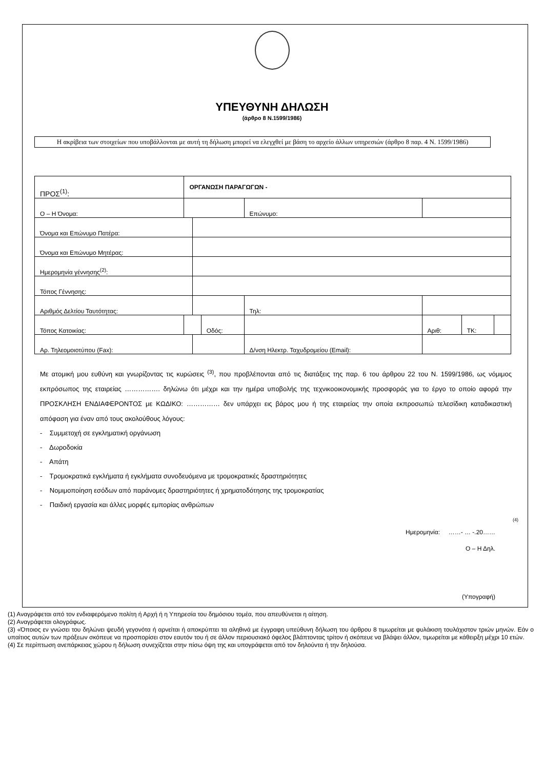ΥΠΕΥΘΥΝΗ ΔΗΛΩΣΗ
(άρθρο 8 Ν.1599/1986)
Η ακρίβεια των στοιχείων που υποβάλλονται με αυτή τη δήλωση μπορεί να ελεγχθεί με βάση το αρχείο άλλων υπηρεσιών (άρθρο 8 παρ. 4 Ν. 1599/1986)
| ΠΡΟΣ<sup>(1)</sup>: | ΟΡΓΑΝΩΣΗ ΠΑΡΑΓΩΓΩΝ - | | | | | | | |
| Ο – Η Όνομα: | | | | Επώνυμο: | | | | |
| Όνομα και Επώνυμο Πατέρα: | | | | | | | | |
| Όνομα και Επώνυμο Μητέρας: | | | | | | | | |
| Ημερομηνία γέννησης<sup>(2)</sup>: | | | | | | | | |
| Τόπος Γέννησης: | | | | | | | | |
| Αριθμός Δελτίου Ταυτότητας: | | | | Τηλ: | | | | |
| Τόπος Κατοικίας: | | | Οδός: | | | Αριθ: | ΤΚ: | |
| Αρ. Τηλεομοιοτύπου (Fax): | | | | Δ/νση Ηλεκτρ. Ταχυδρομείου (Email): | | | | |
Με ατομική μου ευθύνη και γνωρίζοντας τις κυρώσεις <sup>(3)</sup>, που προβλέπονται από τις διατάξεις της παρ. 6 του άρθρου 22 του Ν. 1599/1986, ως νόμιμος εκπρόσωπος της εταιρείας ……………. δηλώνω ότι μέχρι και την ημέρα υποβολής της τεχνικοοικονομικής προσφοράς για το έργο το οποίο αφορά την ΠΡΟΣΚΛΗΣΗ ΕΝΔΙΑΦΕΡΟΝΤΟΣ με ΚΩΔΙΚΟ: …………… δεν υπάρχει εις βάρος μου ή της εταιρείας την οποία εκπροσωπώ τελεσίδικη καταδικαστική απόφαση για έναν από τους ακολούθους λόγους:
- Συμμετοχή σε εγκληματική οργάνωση
- Δωροδοκία
- Απάτη
- Τρομοκρατικά εγκλήματα ή εγκλήματα συνοδευόμενα με τρομοκρατικές δραστηριότητες
- Νομιμοποίηση εσόδων από παράνομες δραστηριότητες ή χρηματοδότησης της τρομοκρατίας
- Παιδική εργασία και άλλες μορφές εμπορίας ανθρώπων
(4)
Ημερομηνία: ……- … -.20……
Ο – Η Δηλ.
(Υπογραφή)
(1) Αναγράφεται από τον ενδιαφερόμενο πολίτη ή Αρχή ή η Υπηρεσία του δημόσιου τομέα, που απευθύνεται η αίτηση.
(2) Αναγράφεται ολογράφως.
(3) «Όποιος εν γνώσει του δηλώνει ψευδή γεγονότα ή αρνείται ή αποκρύπτει τα αληθινά με έγγραφη υπεύθυνη δήλωση του άρθρου 8 τιμωρείται με φυλάκιση τουλάχιστον τριών μηνών. Εάν ο υπαίτιος αυτών των πράξεων σκόπευε να προσπορίσει στον εαυτόν του ή σε άλλον περιουσιακό όφελος βλάπτοντας τρίτον ή σκόπευε να βλάψει άλλον, τιμωρείται με κάθειρξη μέχρι 10 ετών.
(4) Σε περίπτωση ανεπάρκειας χώρου η δήλωση συνεχίζεται στην πίσω όψη της και υπογράφεται από τον δηλούντα ή την δηλούσα.